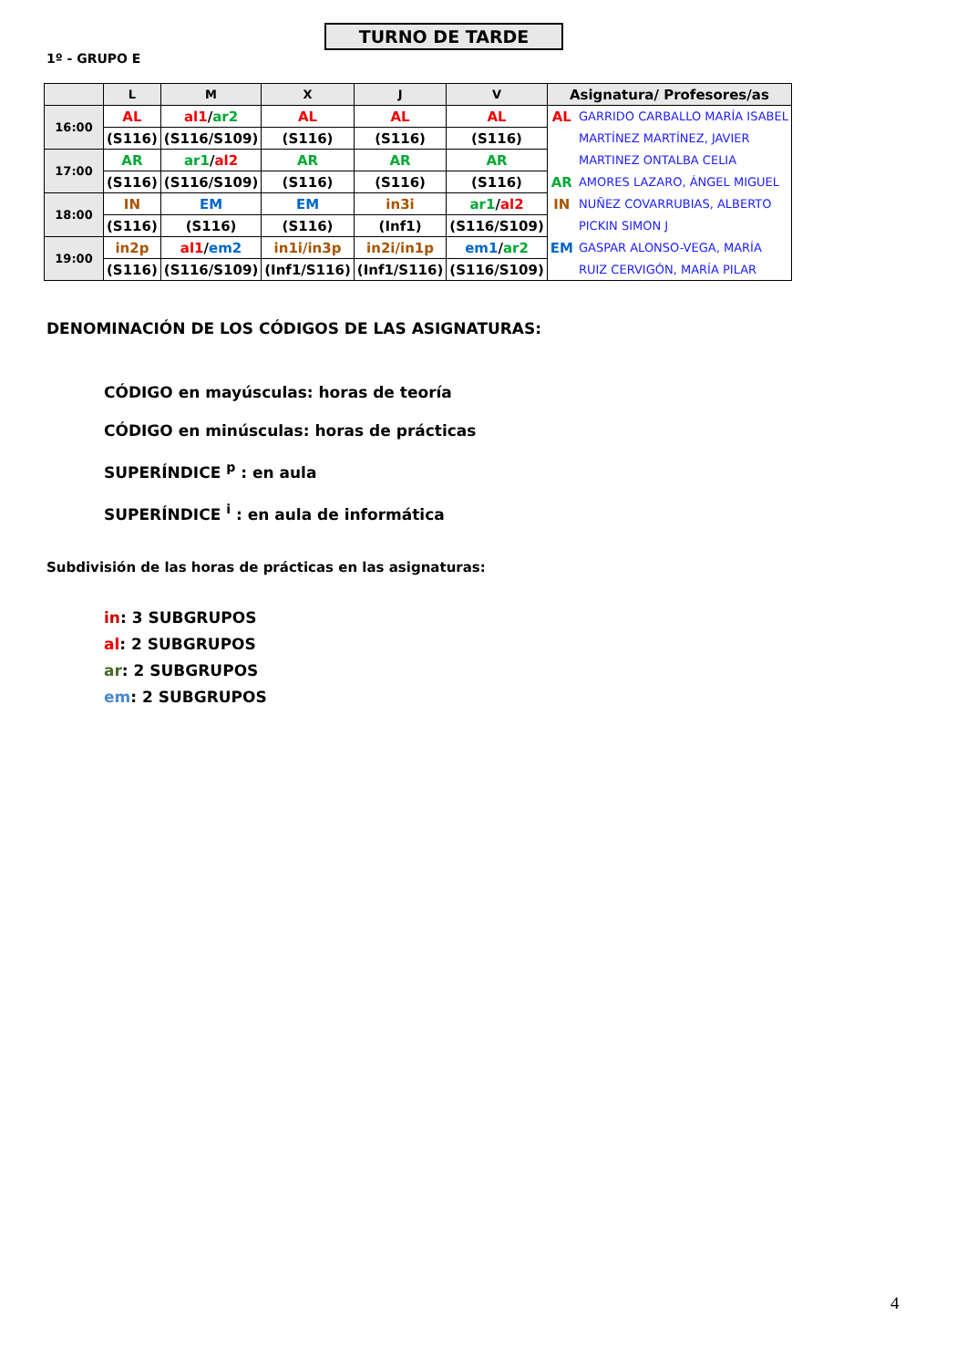TURNO DE TARDE
1º - GRUPO E
| | L | M | X | J | V | Asignatura/ Profesores/as | |
| --- | --- | --- | --- | --- | --- | --- | --- |
| 16:00 | AL | al1 / ar2 | AL | AL | AL | AL | GARRIDO CARBALLO MARÍA ISABEL |
| | (S116) | (S116/S109) | (S116) | (S116) | (S116) | | MARTÍNEZ MARTÍNEZ, JAVIER |
| 17:00 | AR | ar1 / al2 | AR | AR | AR | | MARTINEZ ONTALBA CELIA |
| | (S116) | (S116/S109) | (S116) | (S116) | (S116) | AR | AMORES LAZARO, ÁNGEL MIGUEL |
| 18:00 | IN | EM | EM | in3i | ar1 / al2 | IN | NUÑEZ COVARRUBIAS, ALBERTO |
| | (S116) | (S116) | (S116) | (Inf1) | (S116/S109) | | PICKIN SIMON J |
| 19:00 | in2p | al1 / em2 | in1i/in3p | in2i/in1p | em1 / ar2 | EM | GASPAR ALONSO-VEGA, MARÍA |
| | (S116) | (S116/S109) | (Inf1/S116) | (Inf1/S116) | (S116/S109) | | RUIZ CERVIGÓN, MARÍA PILAR |
DENOMINACIÓN DE LOS CÓDIGOS DE LAS ASIGNATURAS:
CÓDIGO en mayúsculas: horas de teoría
CÓDIGO en minúsculas: horas de prácticas
SUPERÍNDICE <sup>p</sup> : en aula
SUPERÍNDICE <sup>i</sup> : en aula de informática
Subdivisión de las horas de prácticas en las asignaturas:
in: 3 SUBGRUPOS
al: 2 SUBGRUPOS
ar: 2 SUBGRUPOS
em: 2 SUBGRUPOS
4